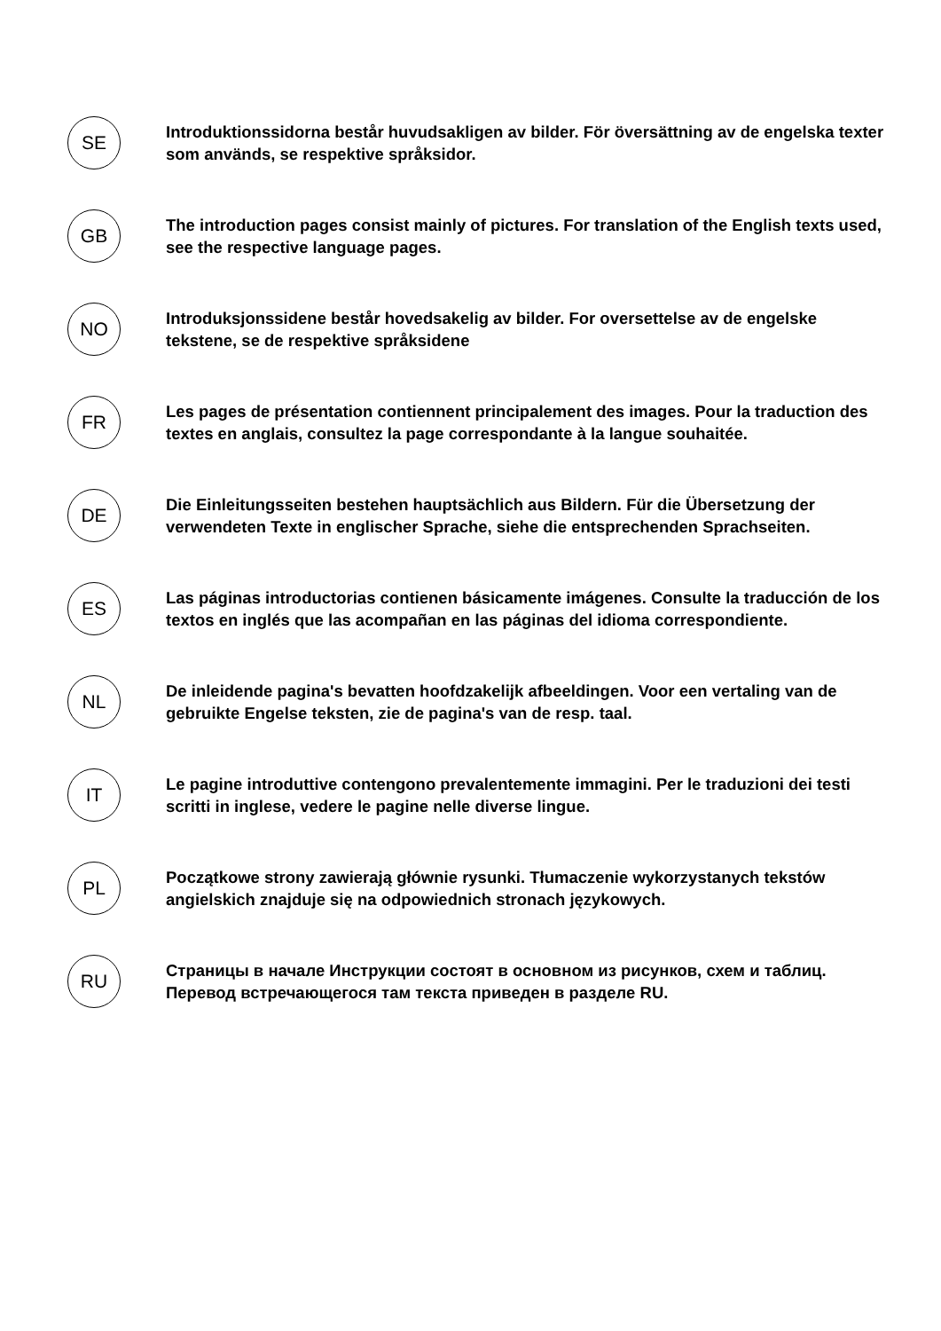SE
Introduktionssidorna består huvudsakligen av bilder. För översättning av de engelska texter som används, se respektive språksidor.
GB
The introduction pages consist mainly of pictures. For translation of the English texts used, see the respective language pages.
NO
Introduksjonssidene består hovedsakelig av bilder. For oversettelse av de engelske tekstene, se de respektive språksidene
FR
Les pages de présentation contiennent principalement des images. Pour la traduction des textes en anglais, consultez la page correspondante à la langue souhaitée.
DE
Die Einleitungsseiten bestehen hauptsächlich aus Bildern. Für die Übersetzung der verwendeten Texte in englischer Sprache, siehe die entsprechenden Sprachseiten.
ES
Las páginas introductorias contienen básicamente imágenes. Consulte la traducción de los textos en inglés que las acompañan en las páginas del idioma correspondiente.
NL
De inleidende pagina's bevatten hoofdzakelijk afbeeldingen. Voor een vertaling van de gebruikte Engelse teksten, zie de pagina's van de resp. taal.
IT
Le pagine introduttive contengono prevalentemente immagini. Per le traduzioni dei testi scritti in inglese, vedere le pagine nelle diverse lingue.
PL
Początkowe strony zawierają głównie rysunki. Tłumaczenie wykorzystanych tekstów angielskich znajduje się na odpowiednich stronach językowych.
RU
Страницы в начале Инструкции состоят в основном из рисунков, схем и таблиц. Перевод встречающегося там текста приведен в разделе RU.